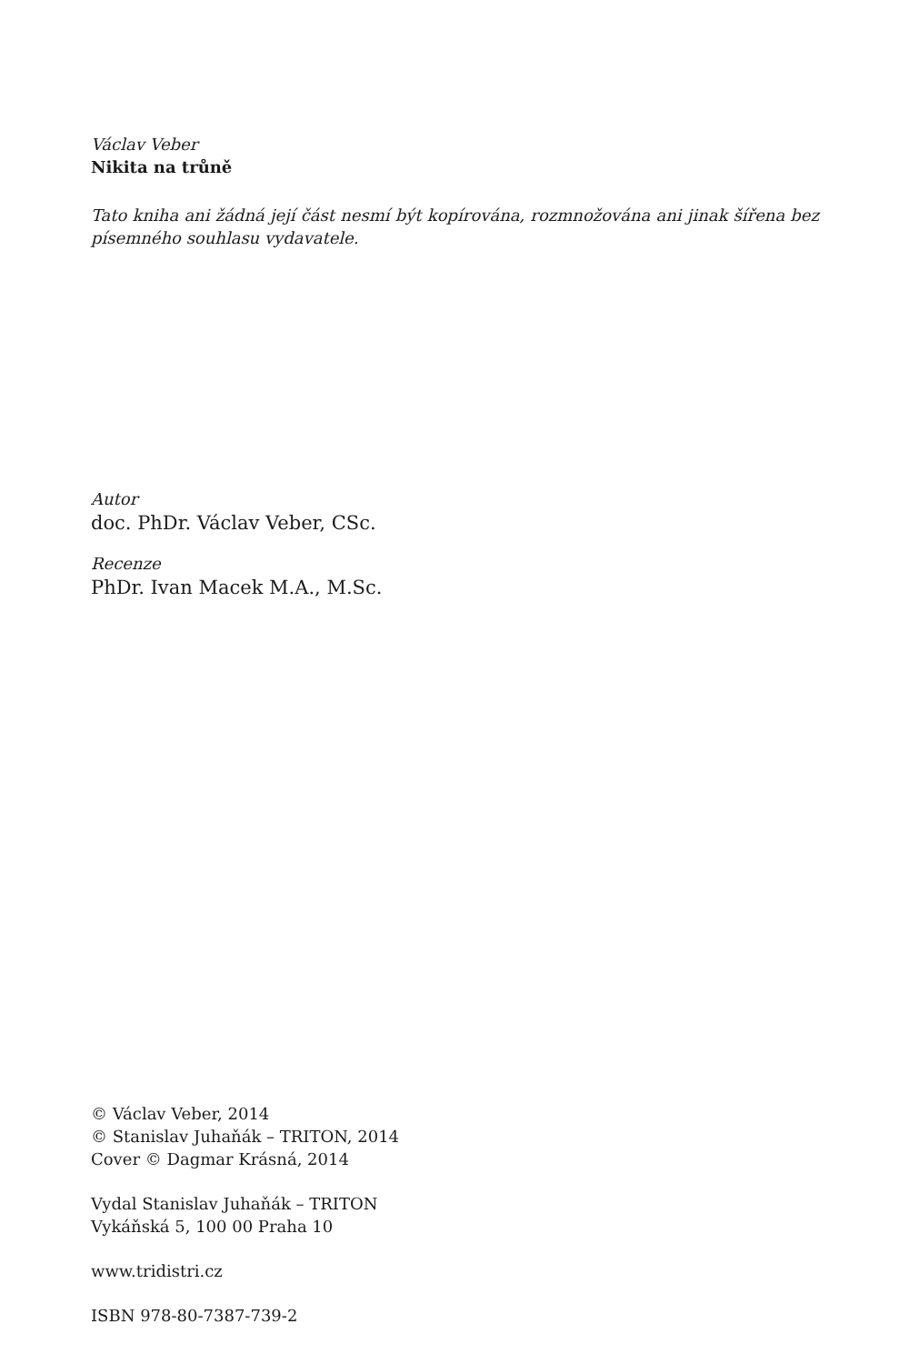Václav Veber
Nikita na trůně
Tato kniha ani žádná její část nesmí být kopírována, rozmnožována ani jinak šířena bez písemného souhlasu vydavatele.
Autor
doc. PhDr. Václav Veber, CSc.
Recenze
PhDr. Ivan Macek M.A., M.Sc.
© Václav Veber, 2014
© Stanislav Juhaňák – TRITON, 2014
Cover © Dagmar Krásná, 2014
Vydal Stanislav Juhaňák – TRITON
Vykáňská 5, 100 00 Praha 10
www.tridistri.cz
ISBN 978-80-7387-739-2